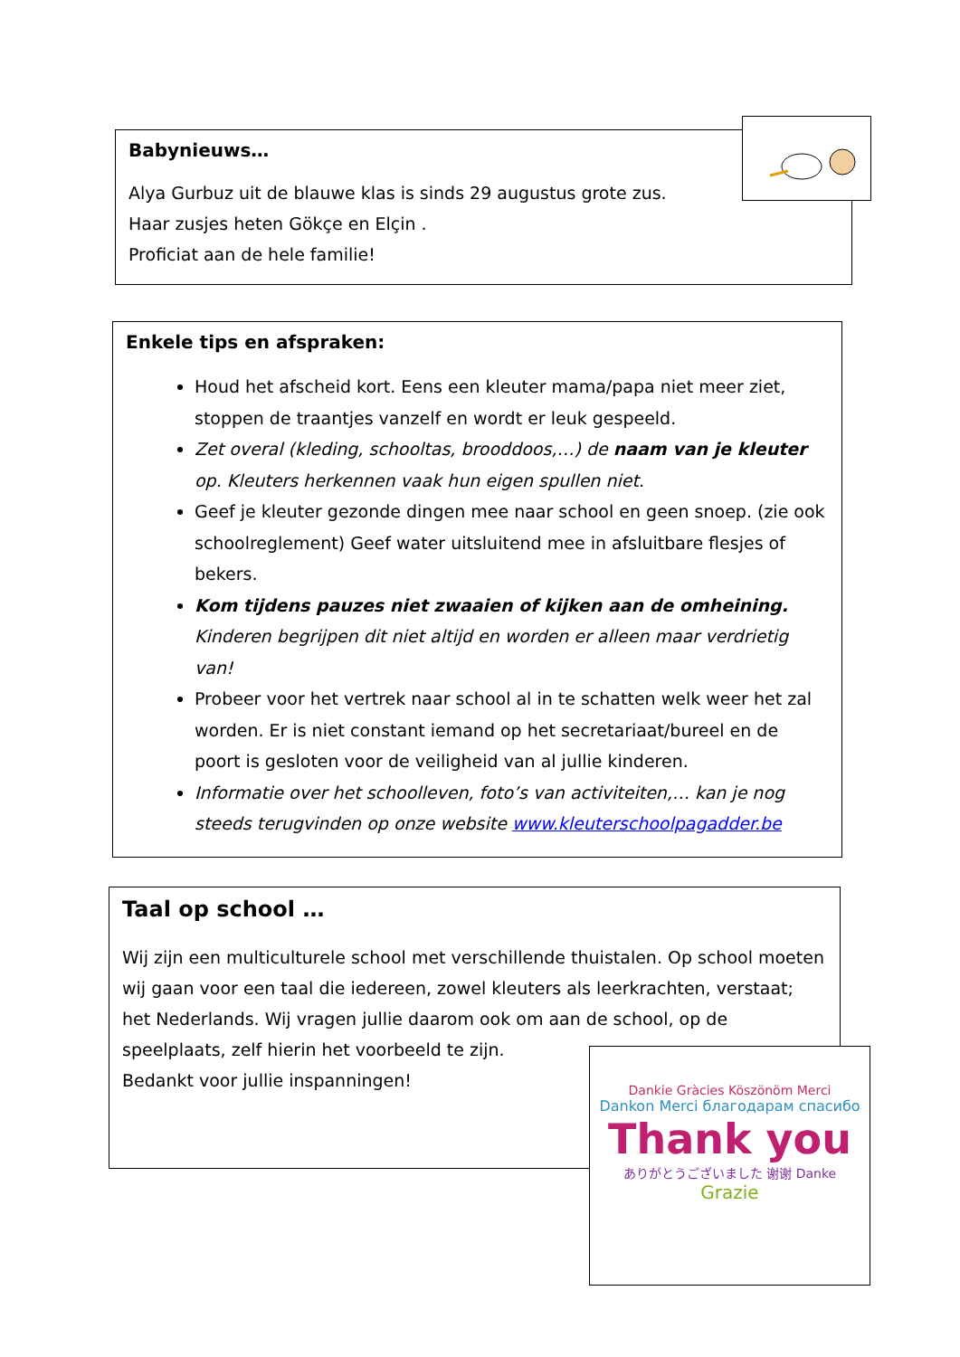Babynieuws…
Alya Gurbuz uit de blauwe klas is sinds 29 augustus grote zus.
Haar zusjes heten Gökçe en Elçin .
Proficiat aan de hele familie!
Enkele tips en afspraken:
Houd het afscheid kort. Eens een kleuter mama/papa niet meer ziet, stoppen de traantjes vanzelf en wordt er leuk gespeeld.
Zet overal (kleding, schooltas, brooddoos,…) de naam van je kleuter op. Kleuters herkennen vaak hun eigen spullen niet.
Geef je kleuter gezonde dingen mee naar school en geen snoep. (zie ook schoolreglement) Geef water uitsluitend mee in afsluitbare flesjes of bekers.
Kom tijdens pauzes niet zwaaien of kijken aan de omheining. Kinderen begrijpen dit niet altijd en worden er alleen maar verdrietig van!
Probeer voor het vertrek naar school al in te schatten welk weer het zal worden. Er is niet constant iemand op het secretariaat/bureel en de poort is gesloten voor de veiligheid van al jullie kinderen.
Informatie over het schoolleven, foto’s van activiteiten,… kan je nog steeds terugvinden op onze website www.kleuterschoolpagadder.be
Taal op school …
Wij zijn een multiculturele school met verschillende thuistalen. Op school moeten wij gaan voor een taal die iedereen, zowel kleuters als leerkrachten, verstaat; het Nederlands. Wij vragen jullie daarom ook om aan de school, op de speelplaats, zelf hierin het voorbeeld te zijn.
Bedankt voor jullie inspanningen!
Dankie Gràcies Köszönöm Merci
Dankon Merci благодарам спасибо
Thank you
ありがとうございました 谢谢 Danke
Grazie